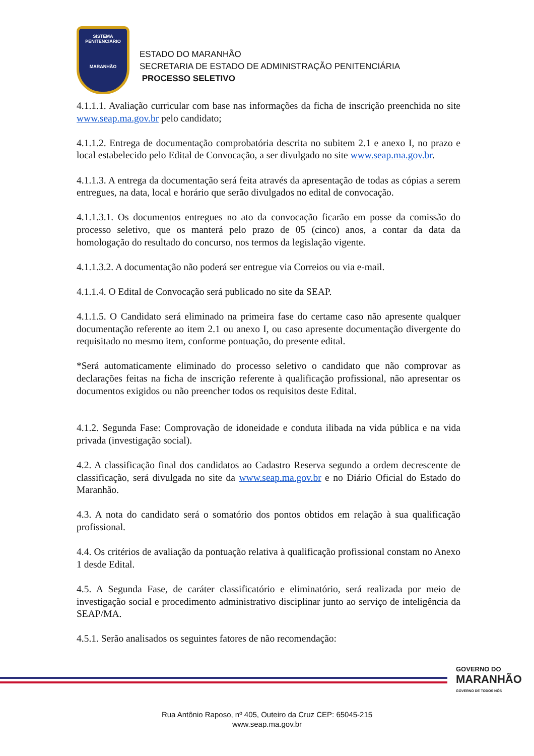SISTEMA
PENITENCIÁRIO
MARANHÃO
ESTADO DO MARANHÃO
SECRETARIA DE ESTADO DE ADMINISTRAÇÃO PENITENCIÁRIA
PROCESSO SELETIVO
4.1.1.1. Avaliação curricular com base nas informações da ficha de inscrição preenchida no site www.seap.ma.gov.br pelo candidato;
4.1.1.2. Entrega de documentação comprobatória descrita no subitem 2.1 e anexo I, no prazo e local estabelecido pelo Edital de Convocação, a ser divulgado no site www.seap.ma.gov.br.
4.1.1.3. A entrega da documentação será feita através da apresentação de todas as cópias a serem entregues, na data, local e horário que serão divulgados no edital de convocação.
4.1.1.3.1. Os documentos entregues no ato da convocação ficarão em posse da comissão do processo seletivo, que os manterá pelo prazo de 05 (cinco) anos, a contar da data da homologação do resultado do concurso, nos termos da legislação vigente.
4.1.1.3.2. A documentação não poderá ser entregue via Correios ou via e-mail.
4.1.1.4. O Edital de Convocação será publicado no site da SEAP.
4.1.1.5. O Candidato será eliminado na primeira fase do certame caso não apresente qualquer documentação referente ao item 2.1 ou anexo I, ou caso apresente documentação divergente do requisitado no mesmo item, conforme pontuação, do presente edital.
*Será automaticamente eliminado do processo seletivo o candidato que não comprovar as declarações feitas na ficha de inscrição referente à qualificação profissional, não apresentar os documentos exigidos ou não preencher todos os requisitos deste Edital.
4.1.2. Segunda Fase: Comprovação de idoneidade e conduta ilibada na vida pública e na vida privada (investigação social).
4.2. A classificação final dos candidatos ao Cadastro Reserva segundo a ordem decrescente de classificação, será divulgada no site da www.seap.ma.gov.br e no Diário Oficial do Estado do Maranhão.
4.3. A nota do candidato será o somatório dos pontos obtidos em relação à sua qualificação profissional.
4.4. Os critérios de avaliação da pontuação relativa à qualificação profissional constam no Anexo 1 desde Edital.
4.5. A Segunda Fase, de caráter classificatório e eliminatório, será realizada por meio de investigação social e procedimento administrativo disciplinar junto ao serviço de inteligência da SEAP/MA.
4.5.1. Serão analisados os seguintes fatores de não recomendação:
GOVERNO DO
MARANHÃO
GOVERNO DE TODOS NÓS
Rua Antônio Raposo, nº 405, Outeiro da Cruz CEP: 65045-215
www.seap.ma.gov.br